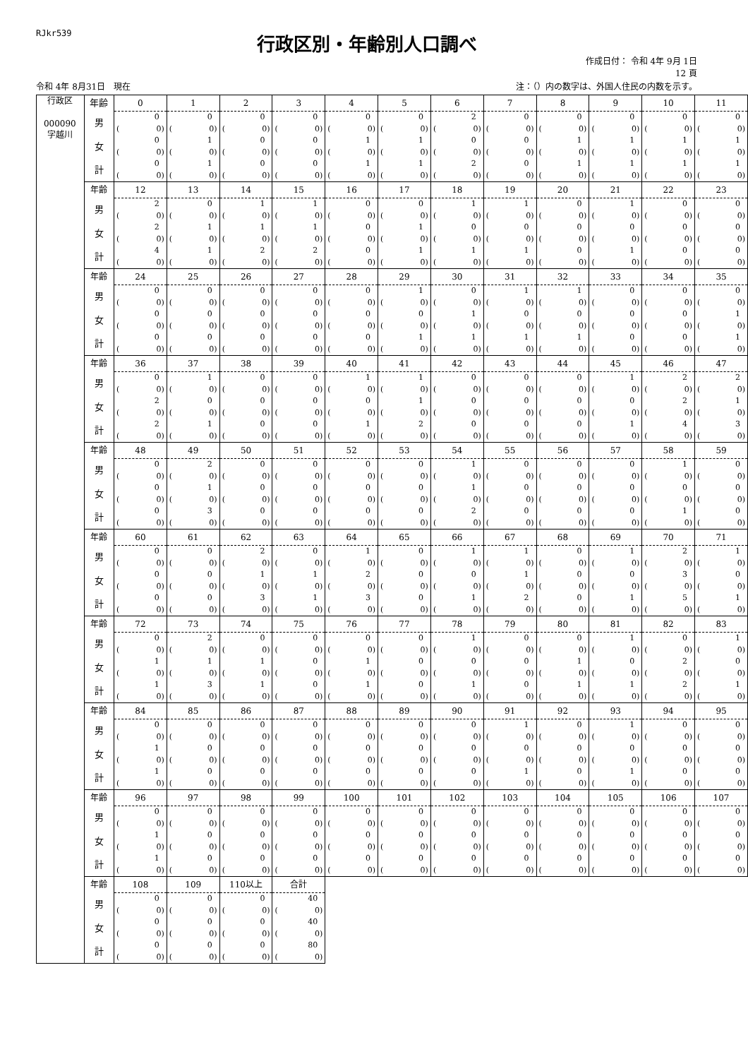RJkr539
行政区別・年齢別人口調べ
作成日付： 令和 4年 9月 1日
12 頁
令和 4年 8月31日　現在 注：（）内の数字は、外国人住民の内数を示す。
| 行政区 000090 字越川 | 年齢 | 0 | 1 | 2 | 3 | 4 | 5 | 6 | 7 | 8 | 9 | 10 | 11 |
| | 男 | 0 | 0 | 0 | 0 | 0 | 0 | 2 | 0 | 0 | 0 | 0 | 0 |
| | | ( 0) | ( 0) | ( 0) | ( 0) | ( 0) | ( 0) | ( 0) | ( 0) | ( 0) | ( 0) | ( 0) | ( 0) |
| | 女 | 0 | 1 | 0 | 0 | 1 | 1 | 0 | 0 | 1 | 1 | 1 | 1 |
| | | ( 0) | ( 0) | ( 0) | ( 0) | ( 0) | ( 0) | ( 0) | ( 0) | ( 0) | ( 0) | ( 0) | ( 0) |
| | 計 | 0 | 1 | 0 | 0 | 1 | 1 | 2 | 0 | 1 | 1 | 1 | 1 |
| | | ( 0) | ( 0) | ( 0) | ( 0) | ( 0) | ( 0) | ( 0) | ( 0) | ( 0) | ( 0) | ( 0) | ( 0) |
| | 年齢 | 12 | 13 | 14 | 15 | 16 | 17 | 18 | 19 | 20 | 21 | 22 | 23 |
| | 男 | 2 | 0 | 1 | 1 | 0 | 0 | 1 | 1 | 0 | 1 | 0 | 0 |
| | | ( 0) | ( 0) | ( 0) | ( 0) | ( 0) | ( 0) | ( 0) | ( 0) | ( 0) | ( 0) | ( 0) | ( 0) |
| | 女 | 2 | 1 | 1 | 1 | 0 | 1 | 0 | 0 | 0 | 0 | 0 | 0 |
| | | ( 0) | ( 0) | ( 0) | ( 0) | ( 0) | ( 0) | ( 0) | ( 0) | ( 0) | ( 0) | ( 0) | ( 0) |
| | 計 | 4 | 1 | 2 | 2 | 0 | 1 | 1 | 1 | 0 | 1 | 0 | 0 |
| | | ( 0) | ( 0) | ( 0) | ( 0) | ( 0) | ( 0) | ( 0) | ( 0) | ( 0) | ( 0) | ( 0) | ( 0) |
| | 年齢 | 24 | 25 | 26 | 27 | 28 | 29 | 30 | 31 | 32 | 33 | 34 | 35 |
| | 男 | 0 | 0 | 0 | 0 | 0 | 1 | 0 | 1 | 1 | 0 | 0 | 0 |
| | | ( 0) | ( 0) | ( 0) | ( 0) | ( 0) | ( 0) | ( 0) | ( 0) | ( 0) | ( 0) | ( 0) | ( 0) |
| | 女 | 0 | 0 | 0 | 0 | 0 | 0 | 1 | 0 | 0 | 0 | 0 | 1 |
| | | ( 0) | ( 0) | ( 0) | ( 0) | ( 0) | ( 0) | ( 0) | ( 0) | ( 0) | ( 0) | ( 0) | ( 0) |
| | 計 | 0 | 0 | 0 | 0 | 0 | 1 | 1 | 1 | 1 | 0 | 0 | 1 |
| | | ( 0) | ( 0) | ( 0) | ( 0) | ( 0) | ( 0) | ( 0) | ( 0) | ( 0) | ( 0) | ( 0) | ( 0) |
| | 年齢 | 36 | 37 | 38 | 39 | 40 | 41 | 42 | 43 | 44 | 45 | 46 | 47 |
| | 男 | 0 | 1 | 0 | 0 | 1 | 1 | 0 | 0 | 0 | 1 | 2 | 2 |
| | | ( 0) | ( 0) | ( 0) | ( 0) | ( 0) | ( 0) | ( 0) | ( 0) | ( 0) | ( 0) | ( 0) | ( 0) |
| | 女 | 2 | 0 | 0 | 0 | 0 | 1 | 0 | 0 | 0 | 0 | 2 | 1 |
| | | ( 0) | ( 0) | ( 0) | ( 0) | ( 0) | ( 0) | ( 0) | ( 0) | ( 0) | ( 0) | ( 0) | ( 0) |
| | 計 | 2 | 1 | 0 | 0 | 1 | 2 | 0 | 0 | 0 | 1 | 4 | 3 |
| | | ( 0) | ( 0) | ( 0) | ( 0) | ( 0) | ( 0) | ( 0) | ( 0) | ( 0) | ( 0) | ( 0) | ( 0) |
| | 年齢 | 48 | 49 | 50 | 51 | 52 | 53 | 54 | 55 | 56 | 57 | 58 | 59 |
| | 男 | 0 | 2 | 0 | 0 | 0 | 0 | 1 | 0 | 0 | 0 | 1 | 0 |
| | | ( 0) | ( 0) | ( 0) | ( 0) | ( 0) | ( 0) | ( 0) | ( 0) | ( 0) | ( 0) | ( 0) | ( 0) |
| | 女 | 0 | 1 | 0 | 0 | 0 | 0 | 1 | 0 | 0 | 0 | 0 | 0 |
| | | ( 0) | ( 0) | ( 0) | ( 0) | ( 0) | ( 0) | ( 0) | ( 0) | ( 0) | ( 0) | ( 0) | ( 0) |
| | 計 | 0 | 3 | 0 | 0 | 0 | 0 | 2 | 0 | 0 | 0 | 1 | 0 |
| | | ( 0) | ( 0) | ( 0) | ( 0) | ( 0) | ( 0) | ( 0) | ( 0) | ( 0) | ( 0) | ( 0) | ( 0) |
| | 年齢 | 60 | 61 | 62 | 63 | 64 | 65 | 66 | 67 | 68 | 69 | 70 | 71 |
| | 男 | 0 | 0 | 2 | 0 | 1 | 0 | 1 | 1 | 0 | 1 | 2 | 1 |
| | | ( 0) | ( 0) | ( 0) | ( 0) | ( 0) | ( 0) | ( 0) | ( 0) | ( 0) | ( 0) | ( 0) | ( 0) |
| | 女 | 0 | 0 | 1 | 1 | 2 | 0 | 0 | 1 | 0 | 0 | 3 | 0 |
| | | ( 0) | ( 0) | ( 0) | ( 0) | ( 0) | ( 0) | ( 0) | ( 0) | ( 0) | ( 0) | ( 0) | ( 0) |
| | 計 | 0 | 0 | 3 | 1 | 3 | 0 | 1 | 2 | 0 | 1 | 5 | 1 |
| | | ( 0) | ( 0) | ( 0) | ( 0) | ( 0) | ( 0) | ( 0) | ( 0) | ( 0) | ( 0) | ( 0) | ( 0) |
| | 年齢 | 72 | 73 | 74 | 75 | 76 | 77 | 78 | 79 | 80 | 81 | 82 | 83 |
| | 男 | 0 | 2 | 0 | 0 | 0 | 0 | 1 | 0 | 0 | 1 | 0 | 1 |
| | | ( 0) | ( 0) | ( 0) | ( 0) | ( 0) | ( 0) | ( 0) | ( 0) | ( 0) | ( 0) | ( 0) | ( 0) |
| | 女 | 1 | 1 | 1 | 0 | 1 | 0 | 0 | 0 | 1 | 0 | 2 | 0 |
| | | ( 0) | ( 0) | ( 0) | ( 0) | ( 0) | ( 0) | ( 0) | ( 0) | ( 0) | ( 0) | ( 0) | ( 0) |
| | 計 | 1 | 3 | 1 | 0 | 1 | 0 | 1 | 0 | 1 | 1 | 2 | 1 |
| | | ( 0) | ( 0) | ( 0) | ( 0) | ( 0) | ( 0) | ( 0) | ( 0) | ( 0) | ( 0) | ( 0) | ( 0) |
| | 年齢 | 84 | 85 | 86 | 87 | 88 | 89 | 90 | 91 | 92 | 93 | 94 | 95 |
| | 男 | 0 | 0 | 0 | 0 | 0 | 0 | 0 | 1 | 0 | 1 | 0 | 0 |
| | | ( 0) | ( 0) | ( 0) | ( 0) | ( 0) | ( 0) | ( 0) | ( 0) | ( 0) | ( 0) | ( 0) | ( 0) |
| | 女 | 1 | 0 | 0 | 0 | 0 | 0 | 0 | 0 | 0 | 0 | 0 | 0 |
| | | ( 0) | ( 0) | ( 0) | ( 0) | ( 0) | ( 0) | ( 0) | ( 0) | ( 0) | ( 0) | ( 0) | ( 0) |
| | 計 | 1 | 0 | 0 | 0 | 0 | 0 | 0 | 1 | 0 | 1 | 0 | 0 |
| | | ( 0) | ( 0) | ( 0) | ( 0) | ( 0) | ( 0) | ( 0) | ( 0) | ( 0) | ( 0) | ( 0) | ( 0) |
| | 年齢 | 96 | 97 | 98 | 99 | 100 | 101 | 102 | 103 | 104 | 105 | 106 | 107 |
| | 男 | 0 | 0 | 0 | 0 | 0 | 0 | 0 | 0 | 0 | 0 | 0 | 0 |
| | | ( 0) | ( 0) | ( 0) | ( 0) | ( 0) | ( 0) | ( 0) | ( 0) | ( 0) | ( 0) | ( 0) | ( 0) |
| | 女 | 1 | 0 | 0 | 0 | 0 | 0 | 0 | 0 | 0 | 0 | 0 | 0 |
| | | ( 0) | ( 0) | ( 0) | ( 0) | ( 0) | ( 0) | ( 0) | ( 0) | ( 0) | ( 0) | ( 0) | ( 0) |
| | 計 | 1 | 0 | 0 | 0 | 0 | 0 | 0 | 0 | 0 | 0 | 0 | 0 |
| | | ( 0) | ( 0) | ( 0) | ( 0) | ( 0) | ( 0) | ( 0) | ( 0) | ( 0) | ( 0) | ( 0) | ( 0) |
| | 年齢 | 108 | 109 | 110以上 | 合計 | | | | | | | | |
| | 男 | 0 | 0 | 0 | 40 | | | | | | | | |
| | | ( 0) | ( 0) | ( 0) | ( 0) | | | | | | | | |
| | 女 | 0 | 0 | 0 | 40 | | | | | | | | |
| | | ( 0) | ( 0) | ( 0) | ( 0) | | | | | | | | |
| | 計 | 0 | 0 | 0 | 80 | | | | | | | | |
| | | ( 0) | ( 0) | ( 0) | ( 0) | | | | | | | | |